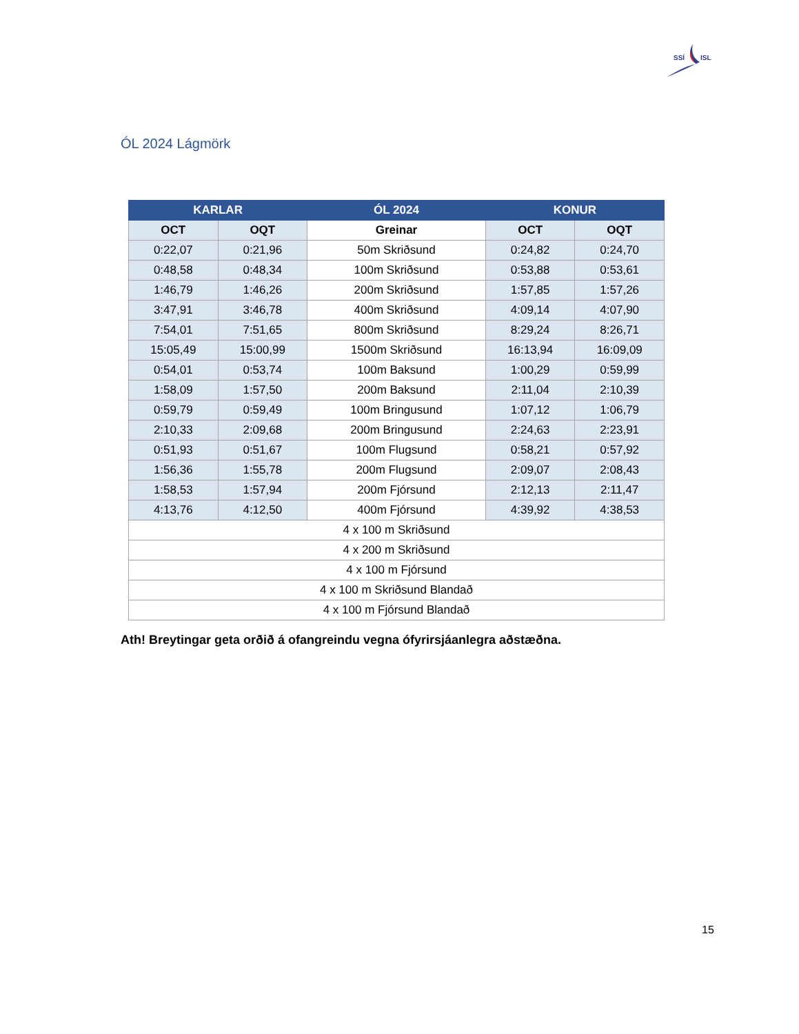SSÍ
ISL
ÓL 2024 Lágmörk
| KARLAR | | ÓL 2024 | KONUR | |
| --- | --- | --- | --- | --- |
| OCT | OQT | Greinar | OCT | OQT |
| 0:22,07 | 0:21,96 | 50m Skriðsund | 0:24,82 | 0:24,70 |
| 0:48,58 | 0:48,34 | 100m Skriðsund | 0:53,88 | 0:53,61 |
| 1:46,79 | 1:46,26 | 200m Skriðsund | 1:57,85 | 1:57,26 |
| 3:47,91 | 3:46,78 | 400m Skriðsund | 4:09,14 | 4:07,90 |
| 7:54,01 | 7:51,65 | 800m Skriðsund | 8:29,24 | 8:26,71 |
| 15:05,49 | 15:00,99 | 1500m Skriðsund | 16:13,94 | 16:09,09 |
| 0:54,01 | 0:53,74 | 100m Baksund | 1:00,29 | 0:59,99 |
| 1:58,09 | 1:57,50 | 200m Baksund | 2:11,04 | 2:10,39 |
| 0:59,79 | 0:59,49 | 100m Bringusund | 1:07,12 | 1:06,79 |
| 2:10,33 | 2:09,68 | 200m Bringusund | 2:24,63 | 2:23,91 |
| 0:51,93 | 0:51,67 | 100m Flugsund | 0:58,21 | 0:57,92 |
| 1:56,36 | 1:55,78 | 200m Flugsund | 2:09,07 | 2:08,43 |
| 1:58,53 | 1:57,94 | 200m Fjórsund | 2:12,13 | 2:11,47 |
| 4:13,76 | 4:12,50 | 400m Fjórsund | 4:39,92 | 4:38,53 |
| 4 x 100 m Skriðsund | | | | |
| 4 x 200 m Skriðsund | | | | |
| 4 x 100 m Fjórsund | | | | |
| 4 x 100 m Skriðsund Blandað | | | | |
| 4 x 100 m Fjórsund Blandað | | | | |
Ath! Breytingar geta orðið á ofangreindu vegna ófyrirsjáanlegra aðstæðna.
15